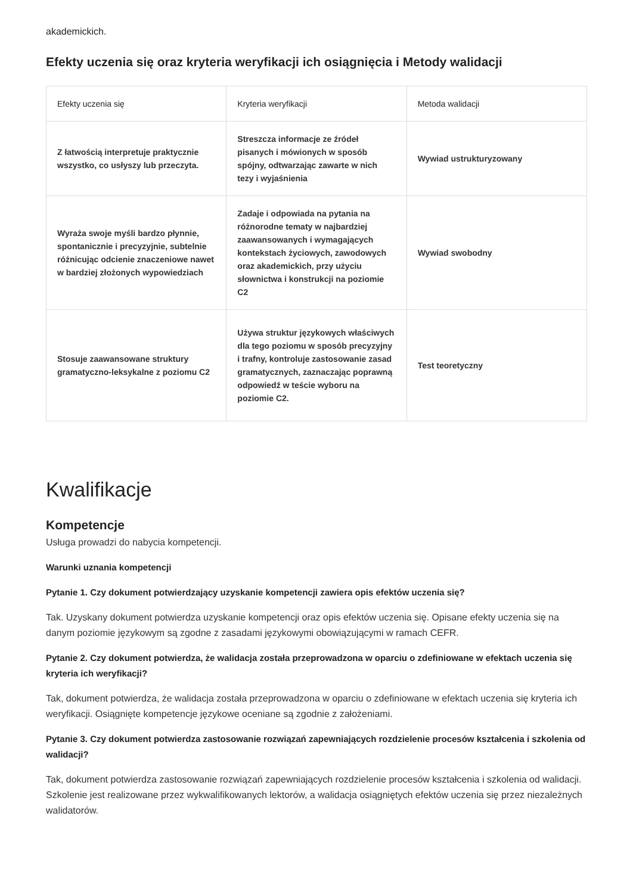akademickich.
Efekty uczenia się oraz kryteria weryfikacji ich osiągnięcia i Metody walidacji
| Efekty uczenia się | Kryteria weryfikacji | Metoda walidacji |
| --- | --- | --- |
| Z łatwością interpretuje praktycznie wszystko, co usłyszy lub przeczyta. | Streszcza informacje ze źródeł pisanych i mówionych w sposób spójny, odtwarzając zawarte w nich tezy i wyjaśnienia | Wywiad ustrukturyzowany |
| Wyraża swoje myśli bardzo płynnie, spontanicznie i precyzyjnie, subtelnie różnicując odcienie znaczeniowe nawet w bardziej złożonych wypowiedziach | Zadaje i odpowiada na pytania na różnorodne tematy w najbardziej zaawansowanych i wymagających kontekstach życiowych, zawodowych oraz akademickich, przy użyciu słownictwa i konstrukcji na poziomie C2 | Wywiad swobodny |
| Stosuje zaawansowane struktury gramatyczno-leksykalne z poziomu C2 | Używa struktur językowych właściwych dla tego poziomu w sposób precyzyjny i trafny, kontroluje zastosowanie zasad gramatycznych, zaznaczając poprawną odpowiedź w teście wyboru na poziomie C2. | Test teoretyczny |
Kwalifikacje
Kompetencje
Usługa prowadzi do nabycia kompetencji.
Warunki uznania kompetencji
Pytanie 1. Czy dokument potwierdzający uzyskanie kompetencji zawiera opis efektów uczenia się?
Tak. Uzyskany dokument potwierdza uzyskanie kompetencji oraz opis efektów uczenia się. Opisane efekty uczenia się na danym poziomie językowym są zgodne z zasadami językowymi obowiązującymi w ramach CEFR.
Pytanie 2. Czy dokument potwierdza, że walidacja została przeprowadzona w oparciu o zdefiniowane w efektach uczenia się kryteria ich weryfikacji?
Tak, dokument potwierdza, że walidacja została przeprowadzona w oparciu o zdefiniowane w efektach uczenia się kryteria ich weryfikacji. Osiągnięte kompetencje językowe oceniane są zgodnie z założeniami.
Pytanie 3. Czy dokument potwierdza zastosowanie rozwiązań zapewniających rozdzielenie procesów kształcenia i szkolenia od walidacji?
Tak, dokument potwierdza zastosowanie rozwiązań zapewniających rozdzielenie procesów kształcenia i szkolenia od walidacji. Szkolenie jest realizowane przez wykwalifikowanych lektorów, a walidacja osiągniętych efektów uczenia się przez niezależnych walidatorów.